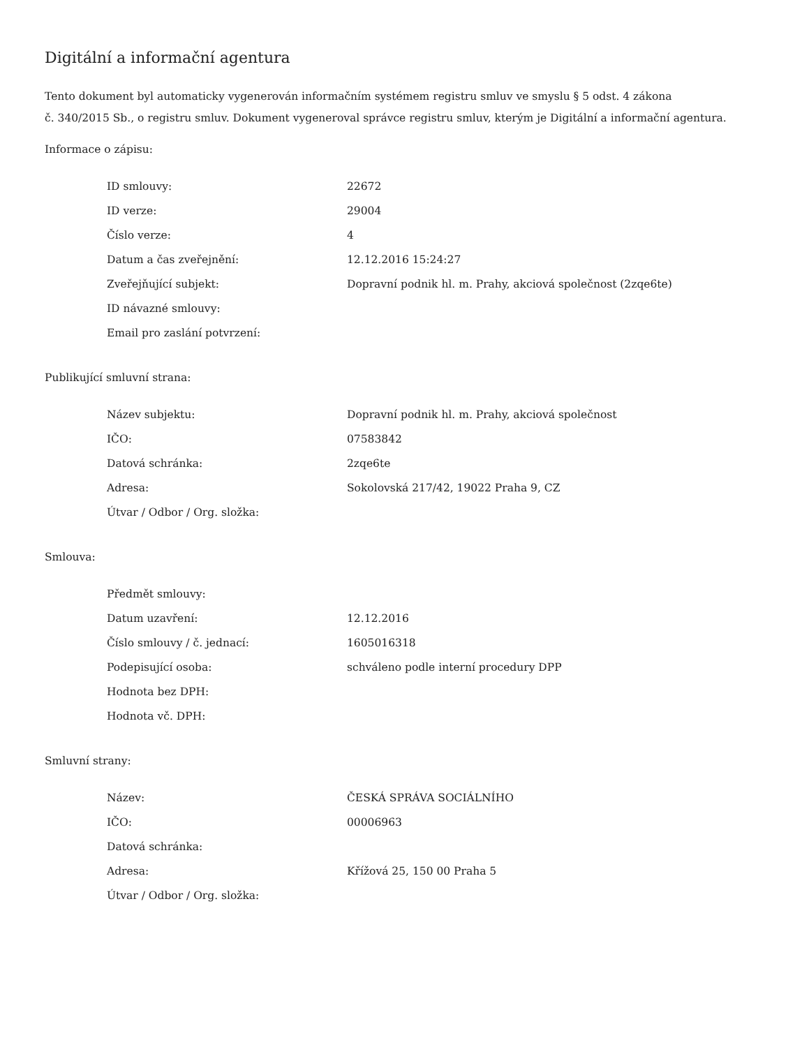Digitální a informační agentura
Tento dokument byl automaticky vygenerován informačním systémem registru smluv ve smyslu § 5 odst. 4 zákona
č. 340/2015 Sb., o registru smluv. Dokument vygeneroval správce registru smluv, kterým je Digitální a informační agentura.
Informace o zápisu:
| ID smlouvy: | 22672 |
| ID verze: | 29004 |
| Číslo verze: | 4 |
| Datum a čas zveřejnění: | 12.12.2016 15:24:27 |
| Zveřejňující subjekt: | Dopravní podnik hl. m. Prahy, akciová společnost (2zqe6te) |
| ID návazné smlouvy: | |
| Email pro zaslání potvrzení: | |
Publikující smluvní strana:
| Název subjektu: | Dopravní podnik hl. m. Prahy, akciová společnost |
| IČO: | 07583842 |
| Datová schránka: | 2zqe6te |
| Adresa: | Sokolovská 217/42, 19022 Praha 9, CZ |
| Útvar / Odbor / Org. složka: | |
Smlouva:
| Předmět smlouvy: | |
| Datum uzavření: | 12.12.2016 |
| Číslo smlouvy / č. jednací: | 1605016318 |
| Podepisující osoba: | schváleno podle interní procedury DPP |
| Hodnota bez DPH: | |
| Hodnota vč. DPH: | |
Smluvní strany:
| Název: | ČESKÁ SPRÁVA SOCIÁLNÍHO |
| IČO: | 00006963 |
| Datová schránka: | |
| Adresa: | Křížová 25, 150 00 Praha 5 |
| Útvar / Odbor / Org. složka: | |